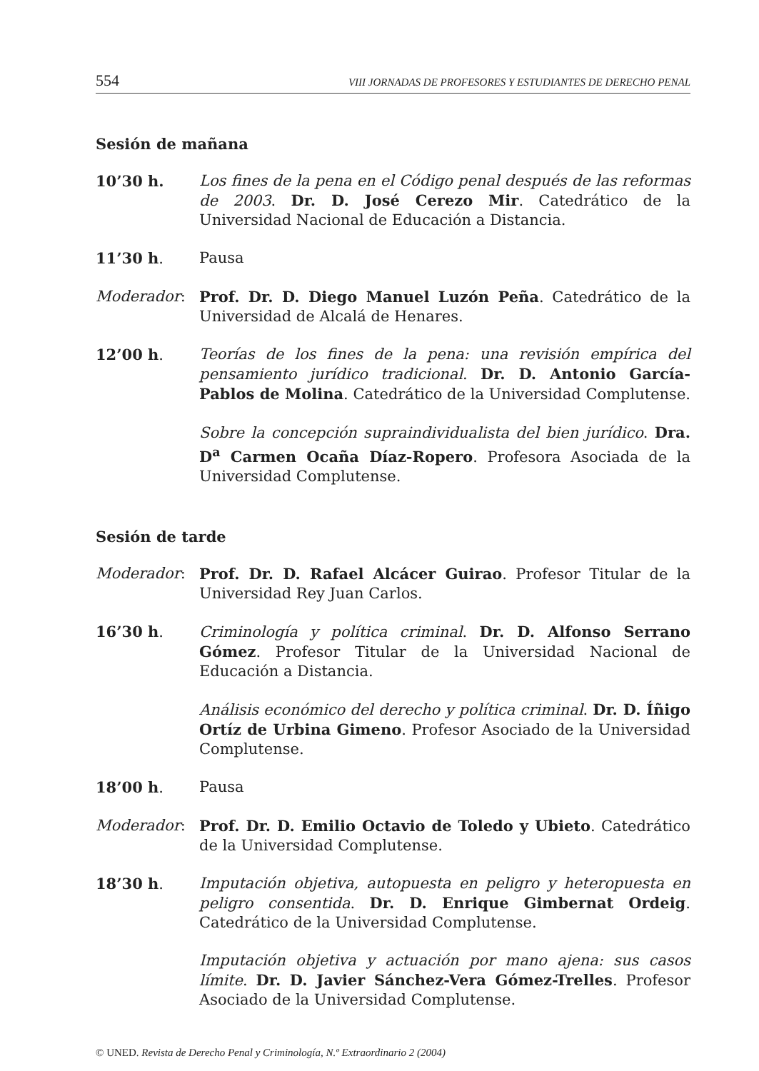554 VIII JORNADAS DE PROFESORES Y ESTUDIANTES DE DERECHO PENAL
Sesión de mañana
10’30 h. Los fines de la pena en el Código penal después de las reformas de 2003. Dr. D. José Cerezo Mir. Catedrático de la Universidad Nacional de Educación a Distancia.
11’30 h. Pausa
Moderador: Prof. Dr. D. Diego Manuel Luzón Peña. Catedrático de la Universidad de Alcalá de Henares.
12’00 h. Teorías de los fines de la pena: una revisión empírica del pensamiento jurídico tradicional. Dr. D. Antonio García-Pablos de Molina. Catedrático de la Universidad Complutense.
Sobre la concepción supraindividualista del bien jurídico. Dra. D<sup>a</sup> Carmen Ocaña Díaz-Ropero. Profesora Asociada de la Universidad Complutense.
Sesión de tarde
Moderador: Prof. Dr. D. Rafael Alcácer Guirao. Profesor Titular de la Universidad Rey Juan Carlos.
16’30 h. Criminología y política criminal. Dr. D. Alfonso Serrano Gómez. Profesor Titular de la Universidad Nacional de Educación a Distancia.
Análisis económico del derecho y política criminal. Dr. D. Íñigo Ortíz de Urbina Gimeno. Profesor Asociado de la Universidad Complutense.
18’00 h. Pausa
Moderador: Prof. Dr. D. Emilio Octavio de Toledo y Ubieto. Catedrático de la Universidad Complutense.
18’30 h. Imputación objetiva, autopuesta en peligro y heteropuesta en peligro consentida. Dr. D. Enrique Gimbernat Ordeig. Catedrático de la Universidad Complutense.
Imputación objetiva y actuación por mano ajena: sus casos límite. Dr. D. Javier Sánchez-Vera Gómez-Trelles. Profesor Asociado de la Universidad Complutense.
© UNED. Revista de Derecho Penal y Criminología, N.º Extraordinario 2 (2004)